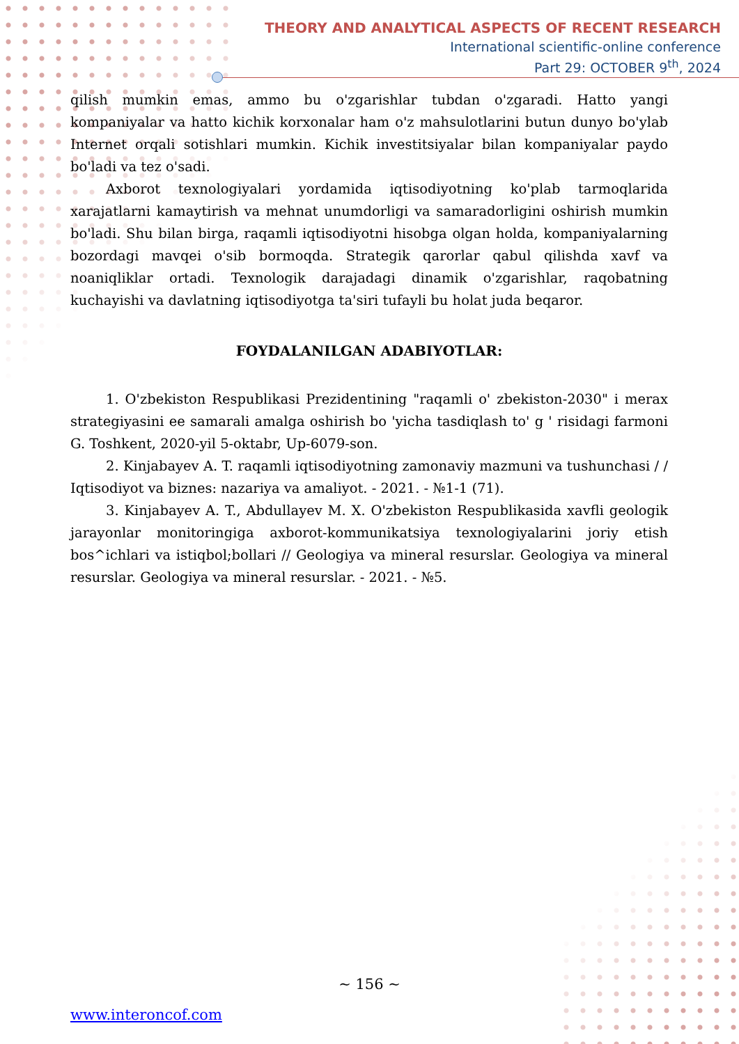THEORY AND ANALYTICAL ASPECTS OF RECENT RESEARCH
International scientific-online conference
Part 29: OCTOBER 9<sup>th</sup>, 2024
qilish mumkin emas, ammo bu o'zgarishlar tubdan o'zgaradi. Hatto yangi kompaniyalar va hatto kichik korxonalar ham o'z mahsulotlarini butun dunyo bo'ylab Internet orqali sotishlari mumkin. Kichik investitsiyalar bilan kompaniyalar paydo bo'ladi va tez o'sadi.
Axborot texnologiyalari yordamida iqtisodiyotning ko'plab tarmoqlarida xarajatlarni kamaytirish va mehnat unumdorligi va samaradorligini oshirish mumkin bo'ladi. Shu bilan birga, raqamli iqtisodiyotni hisobga olgan holda, kompaniyalarning bozordagi mavqei o'sib bormoqda. Strategik qarorlar qabul qilishda xavf va noaniqliklar ortadi. Texnologik darajadagi dinamik o'zgarishlar, raqobatning kuchayishi va davlatning iqtisodiyotga ta'siri tufayli bu holat juda beqaror.
FOYDALANILGAN ADABIYOTLAR:
1. O'zbekiston Respublikasi Prezidentining "raqamli o' zbekiston-2030" i merax strategiyasini ee samarali amalga oshirish bo 'yicha tasdiqlash to' g ' risidagi farmoni G. Toshkent, 2020-yil 5-oktabr, Up-6079-son.
2. Kinjabayev A. T. raqamli iqtisodiyotning zamonaviy mazmuni va tushunchasi / / Iqtisodiyot va biznes: nazariya va amaliyot. - 2021. - №1-1 (71).
3. Kinjabayev A. T., Abdullayev M. X. O'zbekiston Respublikasida xavfli geologik jarayonlar monitoringiga axborot-kommunikatsiya texnologiyalarini joriy etish bos^ichlari va istiqbol;bollari // Geologiya va mineral resurslar. Geologiya va mineral resurslar. Geologiya va mineral resurslar. - 2021. - №5.
~ 156 ~
www.interoncof.com